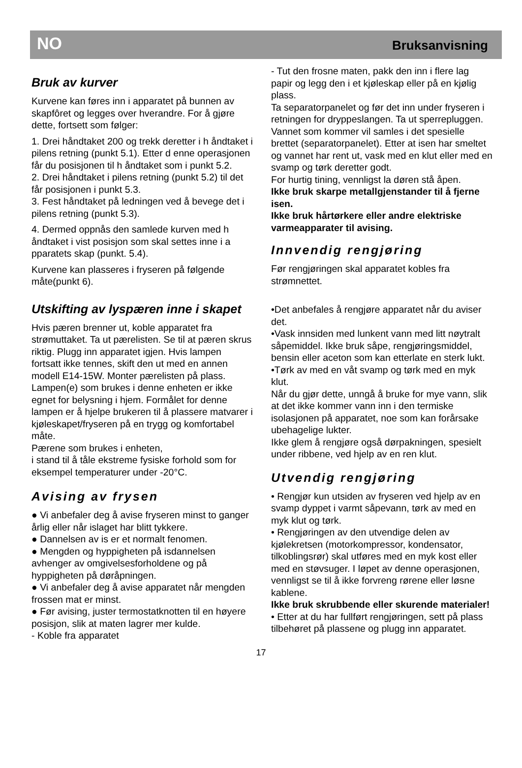NO Bruksanvisning
Bruk av kurver
Kurvene kan føres inn i apparatet på bunnen av skapfôret og legges over hverandre. For å gjøre dette, fortsett som følger:
1. Drei håndtaket 200 og trekk deretter i h åndtaket i pilens retning (punkt 5.1). Etter d enne operasjonen får du posisjonen til h åndtaket som i punkt 5.2.
2. Drei håndtaket i pilens retning (punkt 5.2) til det får posisjonen i punkt 5.3.
3. Fest håndtaket på ledningen ved å bevege det i pilens retning (punkt 5.3).
4. Dermed oppnås den samlede kurven med h åndtaket i vist posisjon som skal settes inne i a pparatets skap (punkt. 5.4).
Kurvene kan plasseres i fryseren på følgende måte(punkt 6).
Utskifting av lyspæren inne i skapet
Hvis pæren brenner ut, koble apparatet fra strømuttaket. Ta ut pærelisten. Se til at pæren skrus riktig. Plugg inn apparatet igjen. Hvis lampen fortsatt ikke tennes, skift den ut med en annen modell E14-15W. Monter pærelisten på plass.
Lampen(e) som brukes i denne enheten er ikke egnet for belysning i hjem. Formålet for denne lampen er å hjelpe brukeren til å plassere matvarer i kjøleskapet/fryseren på en trygg og komfortabel måte.
Pærene som brukes i enheten,
i stand til å tåle ekstreme fysiske forhold som for eksempel temperaturer under -20°C.
Avising av frysen
● Vi anbefaler deg å avise fryseren minst to ganger årlig eller når islaget har blitt tykkere.
● Dannelsen av is er et normalt fenomen.
● Mengden og hyppigheten på isdannelsen avhenger av omgivelsesforholdene og på hyppigheten på døråpningen.
● Vi anbefaler deg å avise apparatet når mengden frossen mat er minst.
● Før avising, juster termostatknotten til en høyere posisjon, slik at maten lagrer mer kulde.
- Koble fra apparatet
- Tut den frosne maten, pakk den inn i flere lag papir og legg den i et kjøleskap eller på en kjølig plass.
Ta separatorpanelet og før det inn under fryseren i retningen for dryppeslangen. Ta ut sperrepluggen. Vannet som kommer vil samles i det spesielle brettet (separatorpanelet). Etter at isen har smeltet og vannet har rent ut, vask med en klut eller med en svamp og tørk deretter godt.
For hurtig tining, vennligst la døren stå åpen.
Ikke bruk skarpe metallgjenstander til å fjerne isen.
Ikke bruk hårtørkere eller andre elektriske varmeapparater til avising.
Innvendig rengjøring
Før rengjøringen skal apparatet kobles fra strømnettet.
•Det anbefales å rengjøre apparatet når du aviser det.
•Vask innsiden med lunkent vann med litt nøytralt såpemiddel. Ikke bruk såpe, rengjøringsmiddel, bensin eller aceton som kan etterlate en sterk lukt.
•Tørk av med en våt svamp og tørk med en myk klut.
Når du gjør dette, unngå å bruke for mye vann, slik at det ikke kommer vann inn i den termiske isolasjonen på apparatet, noe som kan forårsake ubehagelige lukter.
Ikke glem å rengjøre også dørpakningen, spesielt under ribbene, ved hjelp av en ren klut.
Utvendig rengjøring
• Rengjør kun utsiden av fryseren ved hjelp av en svamp dyppet i varmt såpevann, tørk av med en myk klut og tørk.
• Rengjøringen av den utvendige delen av kjølekretsen (motorkompressor, kondensator, tilkoblingsrør) skal utføres med en myk kost eller med en støvsuger. I løpet av denne operasjonen, vennligst se til å ikke forvreng rørene eller løsne kablene.
Ikke bruk skrubbende eller skurende materialer!
• Etter at du har fullført rengjøringen, sett på plass tilbehøret på plassene og plugg inn apparatet.
17